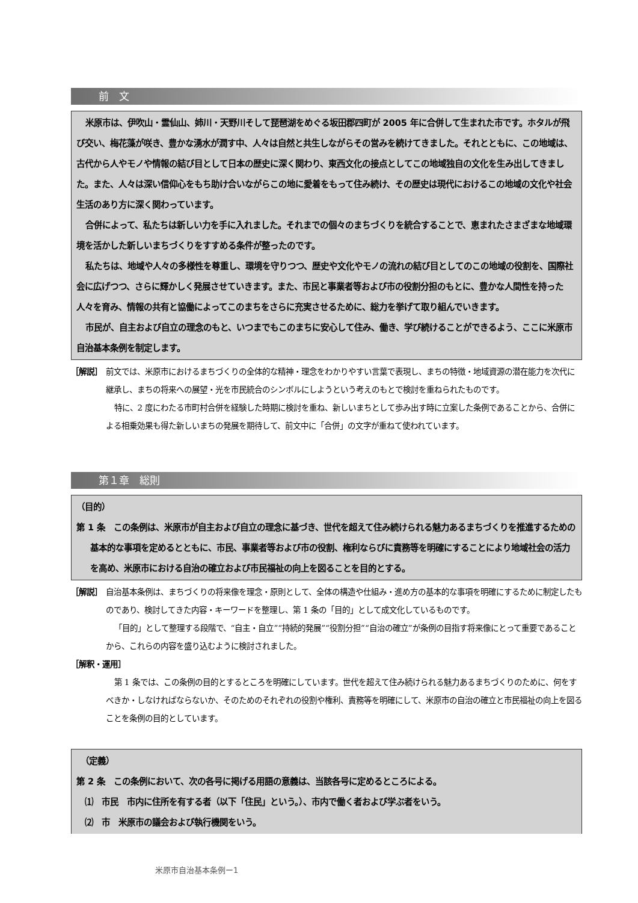前　文
米原市は、伊吹山・霊仙山、姉川・天野川そして琵琶湖をめぐる坂田郡四町が 2005 年に合併して生まれた市です。ホタルが飛び交い、梅花藻が咲き、豊かな湧水が潤す中、人々は自然と共生しながらその営みを続けてきました。それとともに、この地域は、古代から人やモノや情報の結び目として日本の歴史に深く関わり、東西文化の接点としてこの地域独自の文化を生み出してきました。また、人々は深い信仰心をもち助け合いながらこの地に愛着をもって住み続け、その歴史は現代におけるこの地域の文化や社会生活のあり方に深く関わっています。
合併によって、私たちは新しい力を手に入れました。それまでの個々のまちづくりを統合することで、恵まれたさまざまな地域環境を活かした新しいまちづくりをすすめる条件が整ったのです。
私たちは、地域や人々の多様性を尊重し、環境を守りつつ、歴史や文化やモノの流れの結び目としてのこの地域の役割を、国際社会に広げつつ、さらに輝かしく発展させていきます。また、市民と事業者等および市の役割分担のもとに、豊かな人間性を持った人々を育み、情報の共有と協働によってこのまちをさらに充実させるために、総力を挙げて取り組んでいきます。
市民が、自主および自立の理念のもと、いつまでもこのまちに安心して住み、働き、学び続けることができるよう、ここに米原市自治基本条例を制定します。
［解説］　前文では、米原市におけるまちづくりの全体的な精神・理念をわかりやすい言葉で表現し、まちの特徴・地域資源の潜在能力を次代に継承し、まちの将来への展望・光を市民統合のシンボルにしようという考えのもとで検討を重ねられたものです。
特に、2 度にわたる市町村合併を経験した時期に検討を重ね、新しいまちとして歩み出す時に立案した条例であることから、合併による相乗効果も得た新しいまちの発展を期待して、前文中に「合併」の文字が重ねて使われています。
第１章　総則
（目的）
第 1 条　この条例は、米原市が自主および自立の理念に基づき、世代を超えて住み続けられる魅力あるまちづくりを推進するための基本的な事項を定めるとともに、市民、事業者等および市の役割、権利ならびに責務等を明確にすることにより地域社会の活力を高め、米原市における自治の確立および市民福祉の向上を図ることを目的とする。
［解説］　自治基本条例は、まちづくりの将来像を理念・原則として、全体の構造や仕組み・進め方の基本的な事項を明確にするために制定したものであり、検討してきた内容・キーワードを整理し、第 1 条の「目的」として成文化しているものです。
「目的」として整理する段階で、“自主・自立”“持続的発展”“役割分担”“自治の確立”が条例の目指す将来像にとって重要であることから、これらの内容を盛り込むように検討されました。
［解釈・運用］
第 1 条では、この条例の目的とするところを明確にしています。世代を超えて住み続けられる魅力あるまちづくりのために、何をすべきか・しなければならないか、そのためのそれぞれの役割や権利、責務等を明確にして、米原市の自治の確立と市民福祉の向上を図ることを条例の目的としています。
　（定義）
第 2 条　この条例において、次の各号に掲げる用語の意義は、当該各号に定めるところによる。
　⑴　市民　市内に住所を有する者（以下「住民」という。）、市内で働く者および学ぶ者をいう。
　⑵　市　米原市の議会および執行機関をいう。
米原市自治基本条例ー1